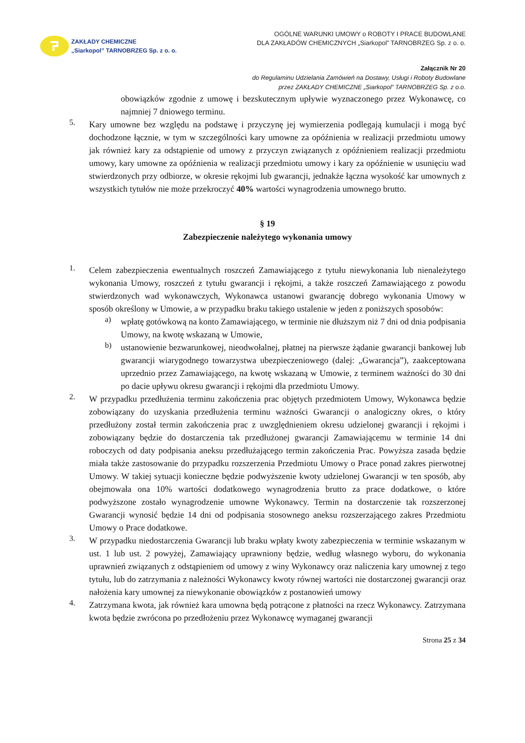ZAKŁADY CHEMICZNE
„Siarkopol” TARNOBRZEG Sp. z o. o.
OGÓLNE WARUNKI UMOWY o ROBOTY I PRACE BUDOWLANE
DLA ZAKŁADÓW CHEMICZNYCH „Siarkopol” TARNOBRZEG Sp. z o. o.
Załącznik Nr 20
do Regulaminu Udzielania Zamówień na Dostawy, Usługi i Roboty Budowlane
przez ZAKŁADY CHEMICZNE „Siarkopol” TARNOBRZEG Sp. z o.o.
obowiązków zgodnie z umowę i bezskutecznym upływie wyznaczonego przez Wykonawcę, co najmniej 7 dniowego terminu.
5.
Kary umowne bez względu na podstawę i przyczynę jej wymierzenia podlegają kumulacji i mogą być dochodzone łącznie, w tym w szczególności kary umowne za opóźnienia w realizacji przedmiotu umowy jak również kary za odstąpienie od umowy z przyczyn związanych z opóźnieniem realizacji przedmiotu umowy, kary umowne za opóźnienia w realizacji przedmiotu umowy i kary za opóźnienie w usunięciu wad stwierdzonych przy odbiorze, w okresie rękojmi lub gwarancji, jednakże łączna wysokość kar umownych z wszystkich tytułów nie może przekroczyć 40% wartości wynagrodzenia umownego brutto.
§ 19
Zabezpieczenie należytego wykonania umowy
1.
Celem zabezpieczenia ewentualnych roszczeń Zamawiającego z tytułu niewykonania lub nienależytego wykonania Umowy, roszczeń z tytułu gwarancji i rękojmi, a także roszczeń Zamawiającego z powodu stwierdzonych wad wykonawczych, Wykonawca ustanowi gwarancję dobrego wykonania Umowy w sposób określony w Umowie, a w przypadku braku takiego ustalenie w jeden z poniższych sposobów:
a)
wpłatę gotówkową na konto Zamawiającego, w terminie nie dłuższym niż 7 dni od dnia podpisania Umowy, na kwotę wskazaną w Umowie,
b)
ustanowienie bezwarunkowej, nieodwołalnej, płatnej na pierwsze żądanie gwarancji bankowej lub gwarancji wiarygodnego towarzystwa ubezpieczeniowego (dalej: „Gwarancja”), zaakceptowana uprzednio przez Zamawiającego, na kwotę wskazaną w Umowie, z terminem ważności do 30 dni po dacie upływu okresu gwarancji i rękojmi dla przedmiotu Umowy.
2.
W przypadku przedłużenia terminu zakończenia prac objętych przedmiotem Umowy, Wykonawca będzie zobowiązany do uzyskania przedłużenia terminu ważności Gwarancji o analogiczny okres, o który przedłużony został termin zakończenia prac z uwzględnieniem okresu udzielonej gwarancji i rękojmi i zobowiązany będzie do dostarczenia tak przedłużonej gwarancji Zamawiającemu w terminie 14 dni roboczych od daty podpisania aneksu przedłużającego termin zakończenia Prac. Powyższa zasada będzie miała także zastosowanie do przypadku rozszerzenia Przedmiotu Umowy o Prace ponad zakres pierwotnej Umowy. W takiej sytuacji konieczne będzie podwyższenie kwoty udzielonej Gwarancji w ten sposób, aby obejmowała ona 10% wartości dodatkowego wynagrodzenia brutto za prace dodatkowe, o które podwyższone zostało wynagrodzenie umowne Wykonawcy. Termin na dostarczenie tak rozszerzonej Gwarancji wynosić będzie 14 dni od podpisania stosownego aneksu rozszerzającego zakres Przedmiotu Umowy o Prace dodatkowe.
3.
W przypadku niedostarczenia Gwarancji lub braku wpłaty kwoty zabezpieczenia w terminie wskazanym w ust. 1 lub ust. 2 powyżej, Zamawiający uprawniony będzie, według własnego wyboru, do wykonania uprawnień związanych z odstąpieniem od umowy z winy Wykonawcy oraz naliczenia kary umownej z tego tytułu, lub do zatrzymania z należności Wykonawcy kwoty równej wartości nie dostarczonej gwarancji oraz nałożenia kary umownej za niewykonanie obowiązków z postanowień umowy
4.
Zatrzymana kwota, jak również kara umowna będą potrącone z płatności na rzecz Wykonawcy. Zatrzymana kwota będzie zwrócona po przedłożeniu przez Wykonawcę wymaganej gwarancji
Strona 25 z 34